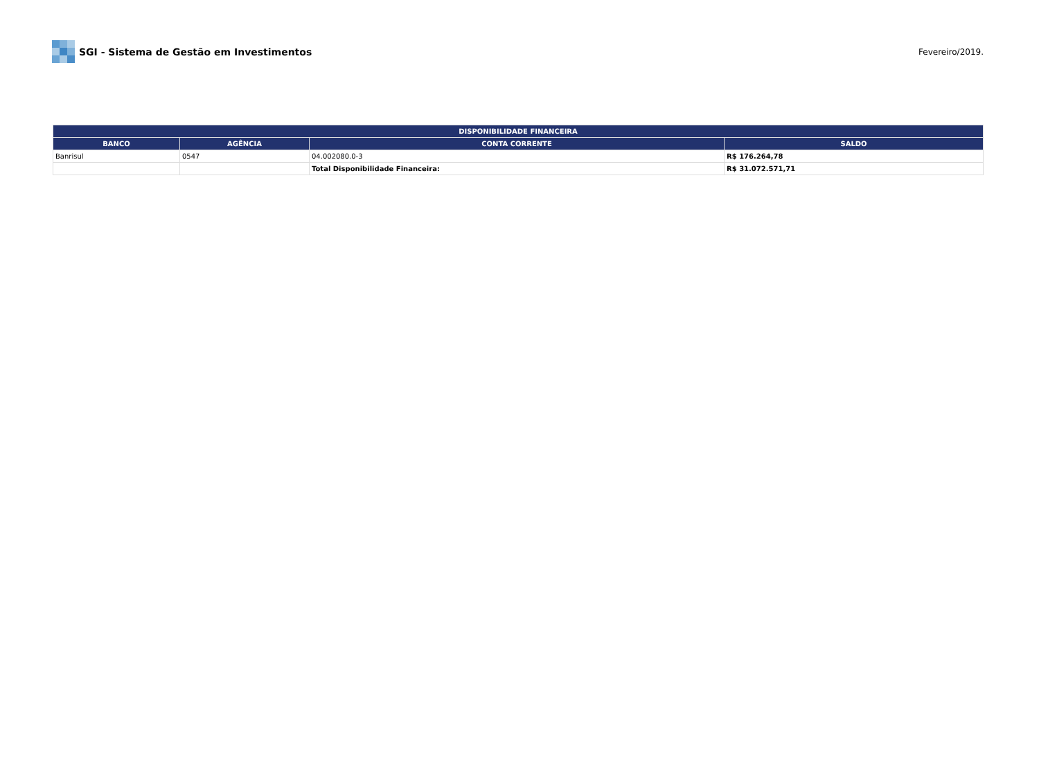SGI - Sistema de Gestão em Investimentos
Fevereiro/2019.
| DISPONIBILIDADE FINANCEIRA | | | |
| --- | --- | --- | --- |
| BANCO | AGÊNCIA | CONTA CORRENTE | SALDO |
| Banrisul | 0547 | 04.002080.0-3 | R$ 176.264,78 |
| | | Total Disponibilidade Financeira: | R$ 31.072.571,71 |